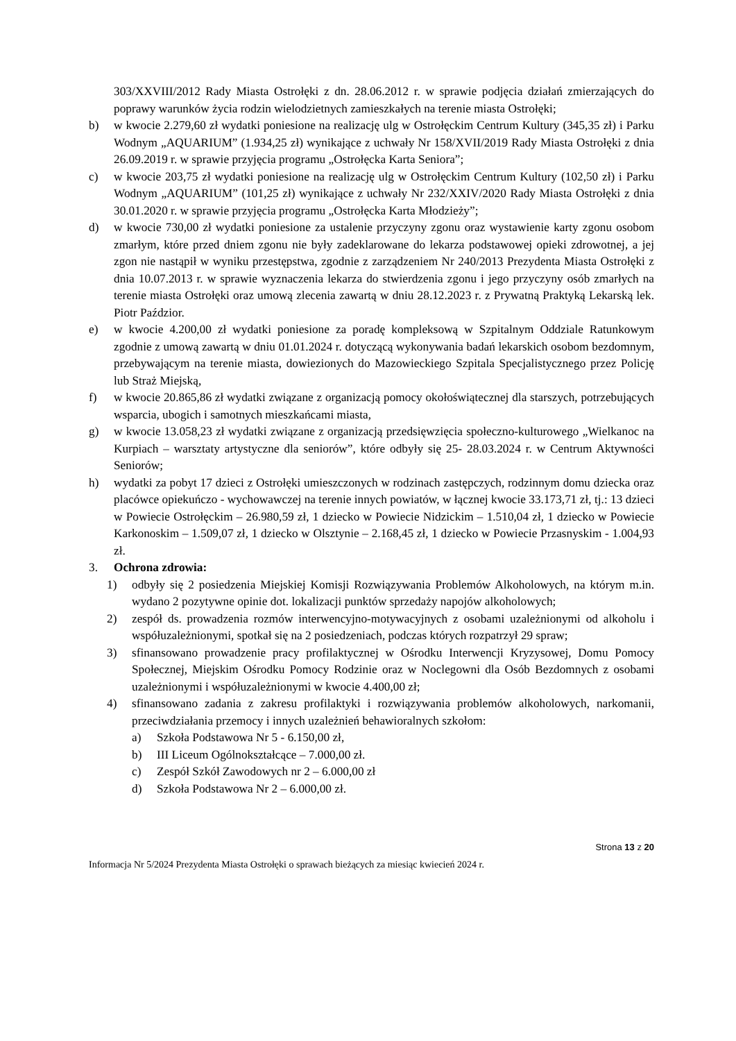303/XXVIII/2012 Rady Miasta Ostrołęki z dn. 28.06.2012 r. w sprawie podjęcia działań zmierzających do poprawy warunków życia rodzin wielodzietnych zamieszkałych na terenie miasta Ostrołęki;
b) w kwocie 2.279,60 zł wydatki poniesione na realizację ulg w Ostrołęckim Centrum Kultury (345,35 zł) i Parku Wodnym „AQUARIUM” (1.934,25 zł) wynikające z uchwały Nr 158/XVII/2019 Rady Miasta Ostrołęki z dnia 26.09.2019 r. w sprawie przyjęcia programu „Ostrołęcka Karta Seniora”;
c) w kwocie 203,75 zł wydatki poniesione na realizację ulg w Ostrołęckim Centrum Kultury (102,50 zł) i Parku Wodnym „AQUARIUM” (101,25 zł) wynikające z uchwały Nr 232/XXIV/2020 Rady Miasta Ostrołęki z dnia 30.01.2020 r. w sprawie przyjęcia programu „Ostrołęcka Karta Młodzieży”;
d) w kwocie 730,00 zł wydatki poniesione za ustalenie przyczyny zgonu oraz wystawienie karty zgonu osobom zmarłym, które przed dniem zgonu nie były zadeklarowane do lekarza podstawowej opieki zdrowotnej, a jej zgon nie nastąpił w wyniku przestępstwa, zgodnie z zarządzeniem Nr 240/2013 Prezydenta Miasta Ostrołęki z dnia 10.07.2013 r. w sprawie wyznaczenia lekarza do stwierdzenia zgonu i jego przyczyny osób zmarłych na terenie miasta Ostrołęki oraz umową zlecenia zawartą w dniu 28.12.2023 r. z Prywatną Praktyką Lekarską lek. Piotr Paździor.
e) w kwocie 4.200,00 zł wydatki poniesione za poradę kompleksową w Szpitalnym Oddziale Ratunkowym zgodnie z umową zawartą w dniu 01.01.2024 r. dotyczącą wykonywania badań lekarskich osobom bezdomnym, przebywającym na terenie miasta, dowiezionych do Mazowieckiego Szpitala Specjalistycznego przez Policję lub Straż Miejską,
f) w kwocie 20.865,86 zł wydatki związane z organizacją pomocy okołoświątecznej dla starszych, potrzebujących wsparcia, ubogich i samotnych mieszkańcami miasta,
g) w kwocie 13.058,23 zł wydatki związane z organizacją przedsięwzięcia społeczno-kulturowego „Wielkanoc na Kurpiach – warsztaty artystyczne dla seniorów”, które odbyły się 25- 28.03.2024 r. w Centrum Aktywności Seniorów;
h) wydatki za pobyt 17 dzieci z Ostrołęki umieszczonych w rodzinach zastępczych, rodzinnym domu dziecka oraz placówce opiekuńczo - wychowawczej na terenie innych powiatów, w łącznej kwocie 33.173,71 zł, tj.: 13 dzieci w Powiecie Ostrołęckim – 26.980,59 zł, 1 dziecko w Powiecie Nidzickim – 1.510,04 zł, 1 dziecko w Powiecie Karkonoskim – 1.509,07 zł, 1 dziecko w Olsztynie – 2.168,45 zł, 1 dziecko w Powiecie Przasnyskim - 1.004,93 zł.
3. Ochrona zdrowia:
1) odbyły się 2 posiedzenia Miejskiej Komisji Rozwiązywania Problemów Alkoholowych, na którym m.in. wydano 2 pozytywne opinie dot. lokalizacji punktów sprzedaży napojów alkoholowych;
2) zespół ds. prowadzenia rozmów interwencyjno-motywacyjnych z osobami uzależnionymi od alkoholu i współuzależnionymi, spotkał się na 2 posiedzeniach, podczas których rozpatrzył 29 spraw;
3) sfinansowano prowadzenie pracy profilaktycznej w Ośrodku Interwencji Kryzysowej, Domu Pomocy Społecznej, Miejskim Ośrodku Pomocy Rodzinie oraz w Noclegowni dla Osób Bezdomnych z osobami uzależnionymi i współuzależnionymi w kwocie 4.400,00 zł;
4) sfinansowano zadania z zakresu profilaktyki i rozwiązywania problemów alkoholowych, narkomanii, przeciwdziałania przemocy i innych uzależnień behawioralnych szkołom:
a) Szkoła Podstawowa Nr 5 - 6.150,00 zł,
b) III Liceum Ogólnokształcące – 7.000,00 zł.
c) Zespół Szkół Zawodowych nr 2 – 6.000,00 zł
d) Szkoła Podstawowa Nr 2 – 6.000,00 zł.
Strona 13 z 20
Informacja Nr 5/2024 Prezydenta Miasta Ostrołęki o sprawach bieżących za miesiąc kwiecień 2024 r.